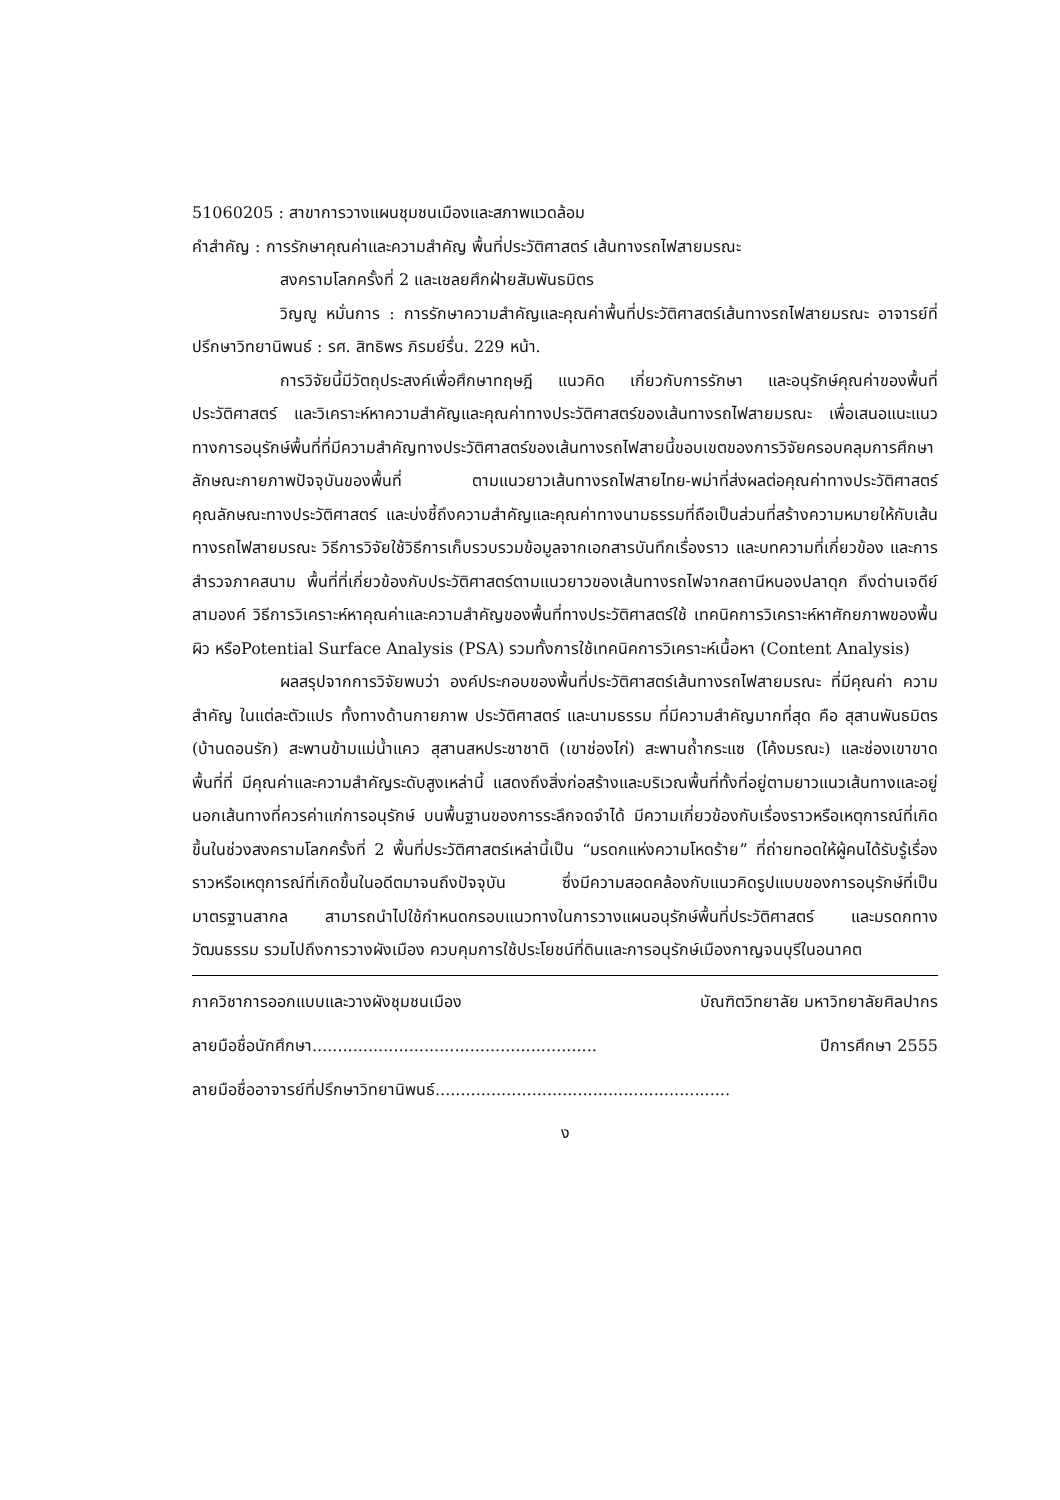51060205 : สาขาการวางแผนชุมชนเมืองและสภาพแวดล้อม
คำสำคัญ : การรักษาคุณค่าและความสำคัญ พื้นที่ประวัติศาสตร์ เส้นทางรถไฟสายมรณะ
สงครามโลกครั้งที่ 2 และเชลยศึกฝ่ายสัมพันธมิตร
วิญญู หมั่นการ : การรักษาความสำคัญและคุณค่าพื้นที่ประวัติศาสตร์เส้นทางรถไฟสายมรณะ อาจารย์ที่ปรึกษาวิทยานิพนธ์ : รศ. สิทธิพร ภิรมย์รื่น. 229 หน้า.
การวิจัยนี้มีวัตถุประสงค์เพื่อศึกษาทฤษฎี แนวคิด เกี่ยวกับการรักษา และอนุรักษ์คุณค่าของพื้นที่ประวัติศาสตร์ และวิเคราะห์หาความสำคัญและคุณค่าทางประวัติศาสตร์ของเส้นทางรถไฟสายมรณะ เพื่อเสนอแนะแนวทางการอนุรักษ์พื้นที่ที่มีความสำคัญทางประวัติศาสตร์ของเส้นทางรถไฟสายนี้ขอบเขตของการวิจัยครอบคลุมการศึกษาลักษณะกายภาพปัจจุบันของพื้นที่ ตามแนวยาวเส้นทางรถไฟสายไทย-พม่าที่ส่งผลต่อคุณค่าทางประวัติศาสตร์ คุณลักษณะทางประวัติศาสตร์ และบ่งชี้ถึงความสำคัญและคุณค่าทางนามธรรมที่ถือเป็นส่วนที่สร้างความหมายให้กับเส้นทางรถไฟสายมรณะ วิธีการวิจัยใช้วิธีการเก็บรวบรวมข้อมูลจากเอกสารบันทึกเรื่องราว และบทความที่เกี่ยวข้อง และการสำรวจภาคสนาม พื้นที่ที่เกี่ยวข้องกับประวัติศาสตร์ตามแนวยาวของเส้นทางรถไฟจากสถานีหนองปลาดุก ถึงด่านเจดีย์สามองค์ วิธีการวิเคราะห์หาคุณค่าและความสำคัญของพื้นที่ทางประวัติศาสตร์ใช้ เทคนิคการวิเคราะห์หาศักยภาพของพื้นผิว หรือPotential Surface Analysis (PSA) รวมทั้งการใช้เทคนิคการวิเคราะห์เนื้อหา (Content Analysis)
ผลสรุปจากการวิจัยพบว่า องค์ประกอบของพื้นที่ประวัติศาสตร์เส้นทางรถไฟสายมรณะ ที่มีคุณค่า ความสำคัญ ในแต่ละตัวแปร ทั้งทางด้านกายภาพ ประวัติศาสตร์ และนามธรรม ที่มีความสำคัญมากที่สุด คือ สุสานพันธมิตร (บ้านดอนรัก) สะพานข้ามแม่น้ำแคว สุสานสหประชาชาติ (เขาช่องไก่) สะพานถ้ำกระแซ (โค้งมรณะ) และช่องเขาขาด พื้นที่ที่ มีคุณค่าและความสำคัญระดับสูงเหล่านี้ แสดงถึงสิ่งก่อสร้างและบริเวณพื้นที่ทั้งที่อยู่ตามยาวแนวเส้นทางและอยู่นอกเส้นทางที่ควรค่าแก่การอนุรักษ์ บนพื้นฐานของการระลึกจดจำได้ มีความเกี่ยวข้องกับเรื่องราวหรือเหตุการณ์ที่เกิดขึ้นในช่วงสงครามโลกครั้งที่ 2 พื้นที่ประวัติศาสตร์เหล่านี้เป็น “มรดกแห่งความโหดร้าย” ที่ถ่ายทอดให้ผู้คนได้รับรู้เรื่องราวหรือเหตุการณ์ที่เกิดขึ้นในอดีตมาจนถึงปัจจุบัน ซึ่งมีความสอดคล้องกับแนวคิดรูปแบบของการอนุรักษ์ที่เป็นมาตรฐานสากล สามารถนำไปใช้กำหนดกรอบแนวทางในการวางแผนอนุรักษ์พื้นที่ประวัติศาสตร์ และมรดกทางวัฒนธรรม รวมไปถึงการวางผังเมือง ควบคุมการใช้ประโยชน์ที่ดินและการอนุรักษ์เมืองกาญจนบุรีในอนาคต
ภาควิชาการออกแบบและวางผังชุมชนเมือง บัณฑิตวิทยาลัย มหาวิทยาลัยศิลปากร
ลายมือชื่อนักศึกษา........................................................ ปีการศึกษา 2555
ลายมือชื่ออาจารย์ที่ปรึกษาวิทยานิพนธ์..........................................................
ง